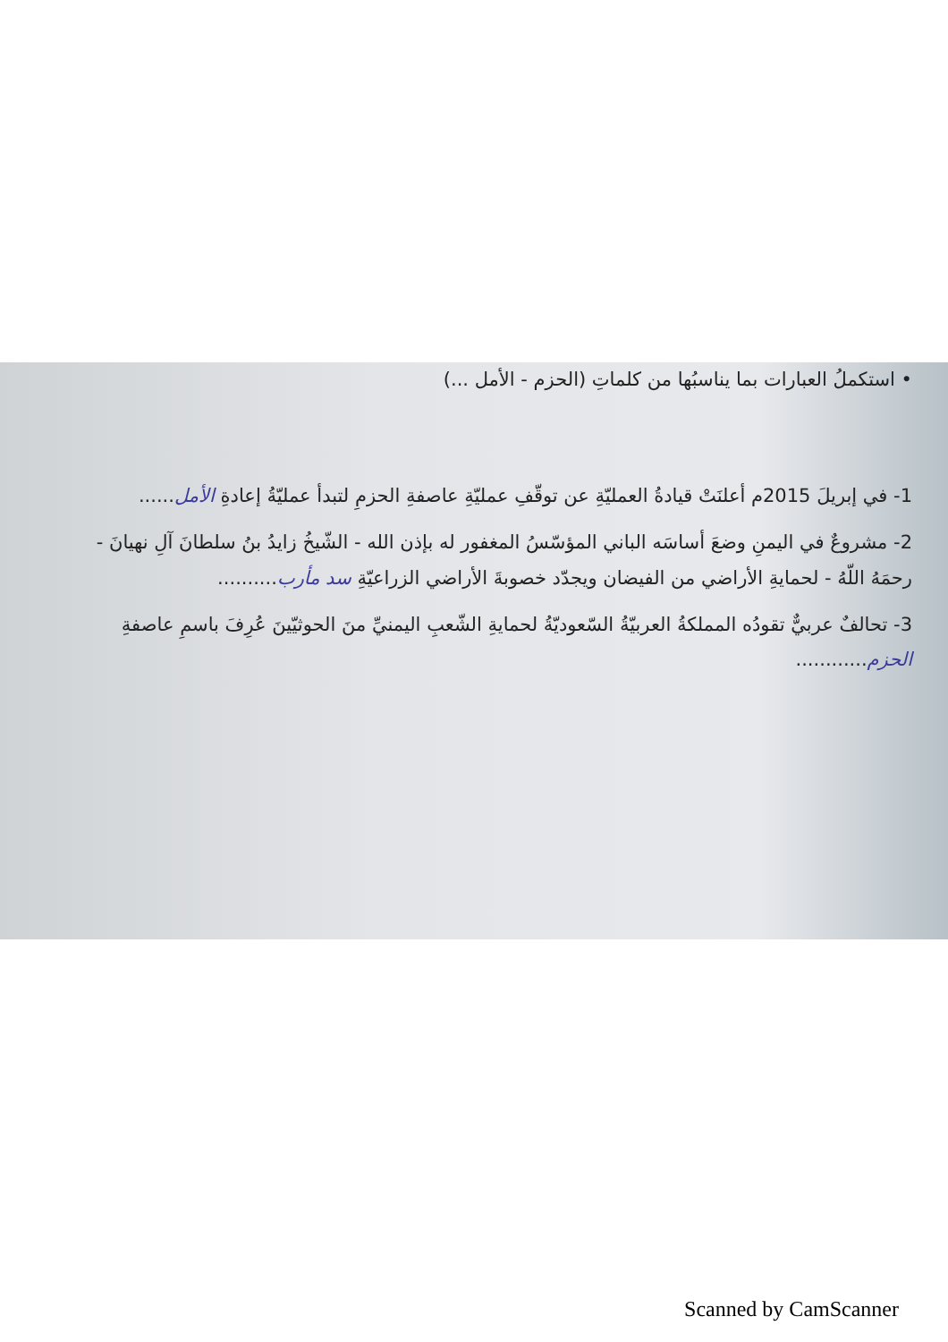• استكملُ العبارات بما يناسبُها من كلماتِ (الحزم - الأمل ...)
1- في إبريلَ 2015م أعلنَتْ قيادةُ العمليّةِ عن توقّفِ عمليّةِ عاصفةِ الحزمِ لتبدأ عمليّةُ إعادةِ الأمل......
2- مشروعٌ في اليمنِ وضعَ أساسَه الباني المؤسّسُ المغفور له بإذن الله - الشّيخُ زايدُ بنُ سلطانَ آلِ نهيانَ - رحمَهُ اللّهُ - لحمايةِ الأراضي من الفيضان ويجدّد خصوبةَ الأراضي الزراعيّةِ سد مأرب..........
3- تحالفٌ عربيٌّ تقودُه المملكةُ العربيّةُ السّعوديّةُ لحمايةِ الشّعبِ اليمنيِّ منَ الحوثيّينَ عُرِفَ باسمِ عاصفةِ الحزم............
Scanned by CamScanner